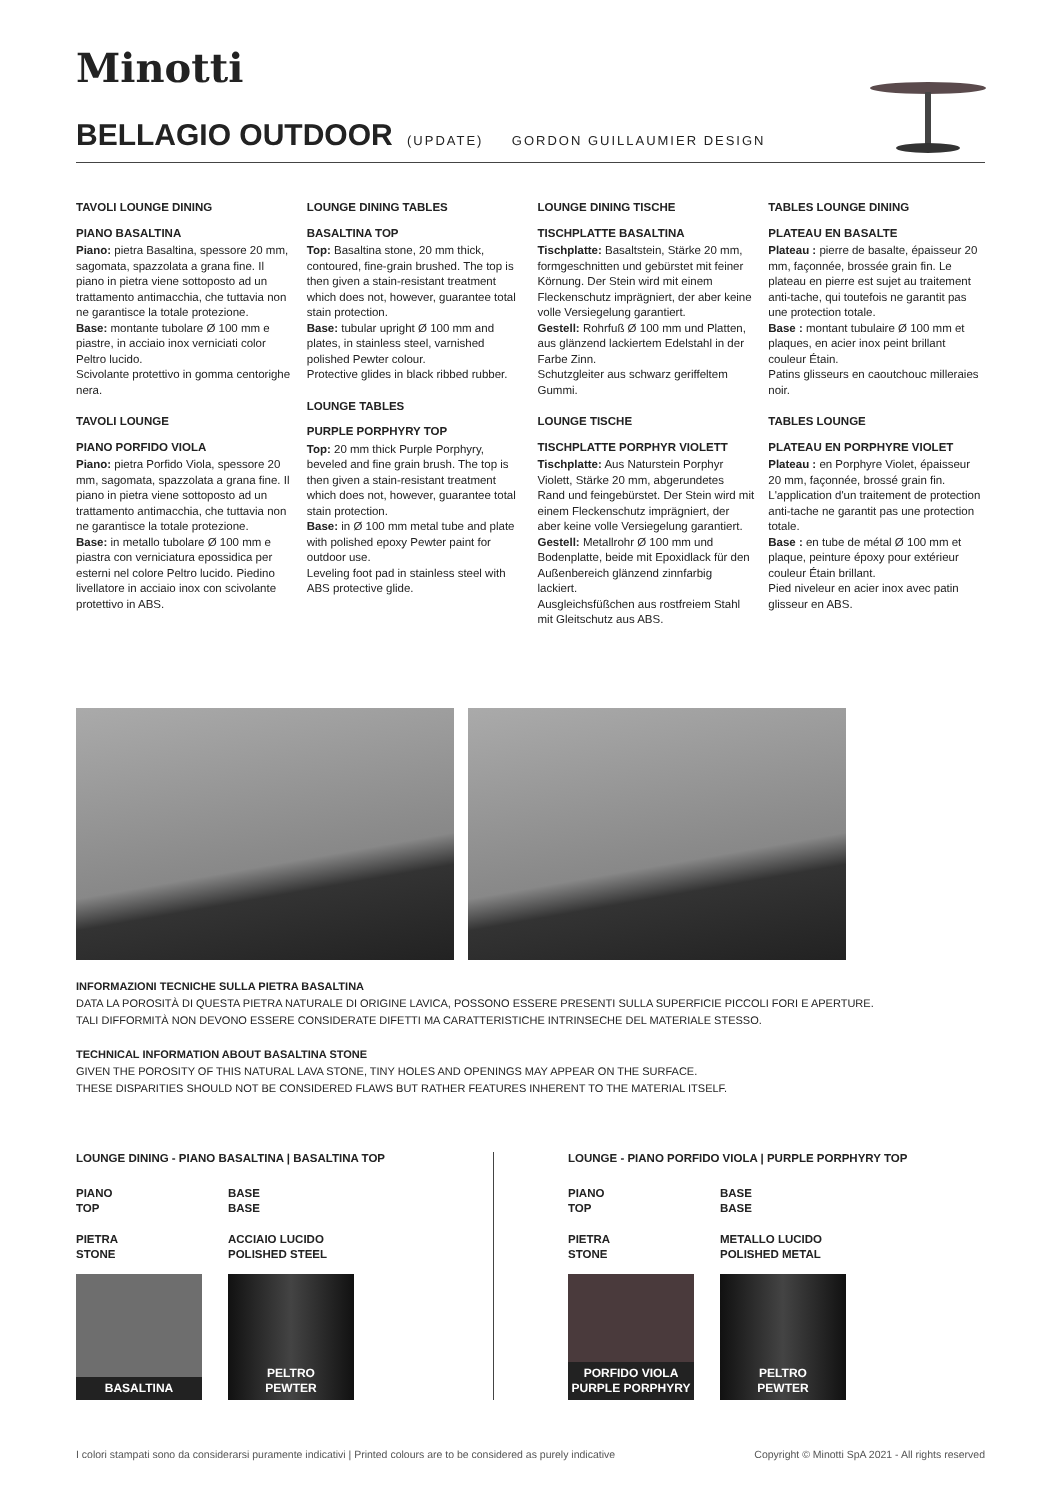Minotti
BELLAGIO OUTDOOR (UPDATE) GORDON GUILLAUMIER DESIGN
TAVOLI LOUNGE DINING
PIANO BASALTINA
Piano: pietra Basaltina, spessore 20 mm, sagomata, spazzolata a grana fine. Il piano in pietra viene sottoposto ad un trattamento antimacchia, che tuttavia non ne garantisce la totale protezione.
Base: montante tubolare Ø 100 mm e piastre, in acciaio inox verniciati color Peltro lucido.
Scivolante protettivo in gomma centorighe nera.
TAVOLI LOUNGE
PIANO PORFIDO VIOLA
Piano: pietra Porfido Viola, spessore 20 mm, sagomata, spazzolata a grana fine. Il piano in pietra viene sottoposto ad un trattamento antimacchia, che tuttavia non ne garantisce la totale protezione.
Base: in metallo tubolare Ø 100 mm e piastra con verniciatura epossidica per esterni nel colore Peltro lucido. Piedino livellatore in acciaio inox con scivolante protettivo in ABS.
LOUNGE DINING TABLES
BASALTINA TOP
Top: Basaltina stone, 20 mm thick, contoured, fine-grain brushed. The top is then given a stain-resistant treatment which does not, however, guarantee total stain protection.
Base: tubular upright Ø 100 mm and plates, in stainless steel, varnished polished Pewter colour.
Protective glides in black ribbed rubber.
LOUNGE TABLES
PURPLE PORPHYRY TOP
Top: 20 mm thick Purple Porphyry, beveled and fine grain brush. The top is then given a stain-resistant treatment which does not, however, guarantee total stain protection.
Base: in Ø 100 mm metal tube and plate with polished epoxy Pewter paint for outdoor use.
Leveling foot pad in stainless steel with ABS protective glide.
LOUNGE DINING TISCHE
TISCHPLATTE BASALTINA
Tischplatte: Basaltstein, Stärke 20 mm, formgeschnitten und gebürstet mit feiner Körnung. Der Stein wird mit einem Fleckenschutz imprägniert, der aber keine volle Versiegelung garantiert.
Gestell: Rohrfuß Ø 100 mm und Platten, aus glänzend lackiertem Edelstahl in der Farbe Zinn.
Schutzgleiter aus schwarz geriffeltem Gummi.
LOUNGE TISCHE
TISCHPLATTE PORPHYR VIOLETT
Tischplatte: Aus Naturstein Porphyr Violett, Stärke 20 mm, abgerundetes Rand und feingebürstet. Der Stein wird mit einem Fleckenschutz imprägniert, der aber keine volle Versiegelung garantiert.
Gestell: Metallrohr Ø 100 mm und Bodenplatte, beide mit Epoxidlack für den Außenbereich glänzend zinnfarbig lackiert.
Ausgleichsfüßchen aus rostfreiem Stahl mit Gleitschutz aus ABS.
TABLES LOUNGE DINING
PLATEAU EN BASALTE
Plateau : pierre de basalte, épaisseur 20 mm, façonnée, brossée grain fin. Le plateau en pierre est sujet au traitement anti-tache, qui toutefois ne garantit pas une protection totale.
Base : montant tubulaire Ø 100 mm et plaques, en acier inox peint brillant couleur Étain.
Patins glisseurs en caoutchouc milleraies noir.
TABLES LOUNGE
PLATEAU EN PORPHYRE VIOLET
Plateau : en Porphyre Violet, épaisseur 20 mm, façonnée, brossé grain fin. L'application d'un traitement de protection anti-tache ne garantit pas une protection totale.
Base : en tube de métal Ø 100 mm et plaque, peinture époxy pour extérieur couleur Étain brillant.
Pied niveleur en acier inox avec patin glisseur en ABS.
INFORMAZIONI TECNICHE SULLA PIETRA BASALTINA
DATA LA POROSITÀ DI QUESTA PIETRA NATURALE DI ORIGINE LAVICA, POSSONO ESSERE PRESENTI SULLA SUPERFICIE PICCOLI FORI E APERTURE.
TALI DIFFORMITÀ NON DEVONO ESSERE CONSIDERATE DIFETTI MA CARATTERISTICHE INTRINSECHE DEL MATERIALE STESSO.
TECHNICAL INFORMATION ABOUT BASALTINA STONE
GIVEN THE POROSITY OF THIS NATURAL LAVA STONE, TINY HOLES AND OPENINGS MAY APPEAR ON THE SURFACE.
THESE DISPARITIES SHOULD NOT BE CONSIDERED FLAWS BUT RATHER FEATURES INHERENT TO THE MATERIAL ITSELF.
LOUNGE DINING - PIANO BASALTINA | BASALTINA TOP
PIANO
TOP
BASE
BASE
PIETRA
STONE
ACCIAIO LUCIDO
POLISHED STEEL
BASALTINA PELTRO
PEWTER
LOUNGE - PIANO PORFIDO VIOLA | PURPLE PORPHYRY TOP
PIANO
TOP
BASE
BASE
PIETRA
STONE
METALLO LUCIDO
POLISHED METAL
PORFIDO VIOLA
PURPLE PORPHYRY
PELTRO
PEWTER
I colori stampati sono da considerarsi puramente indicativi | Printed colours are to be considered as purely indicative Copyright © Minotti SpA 2021 - All rights reserved